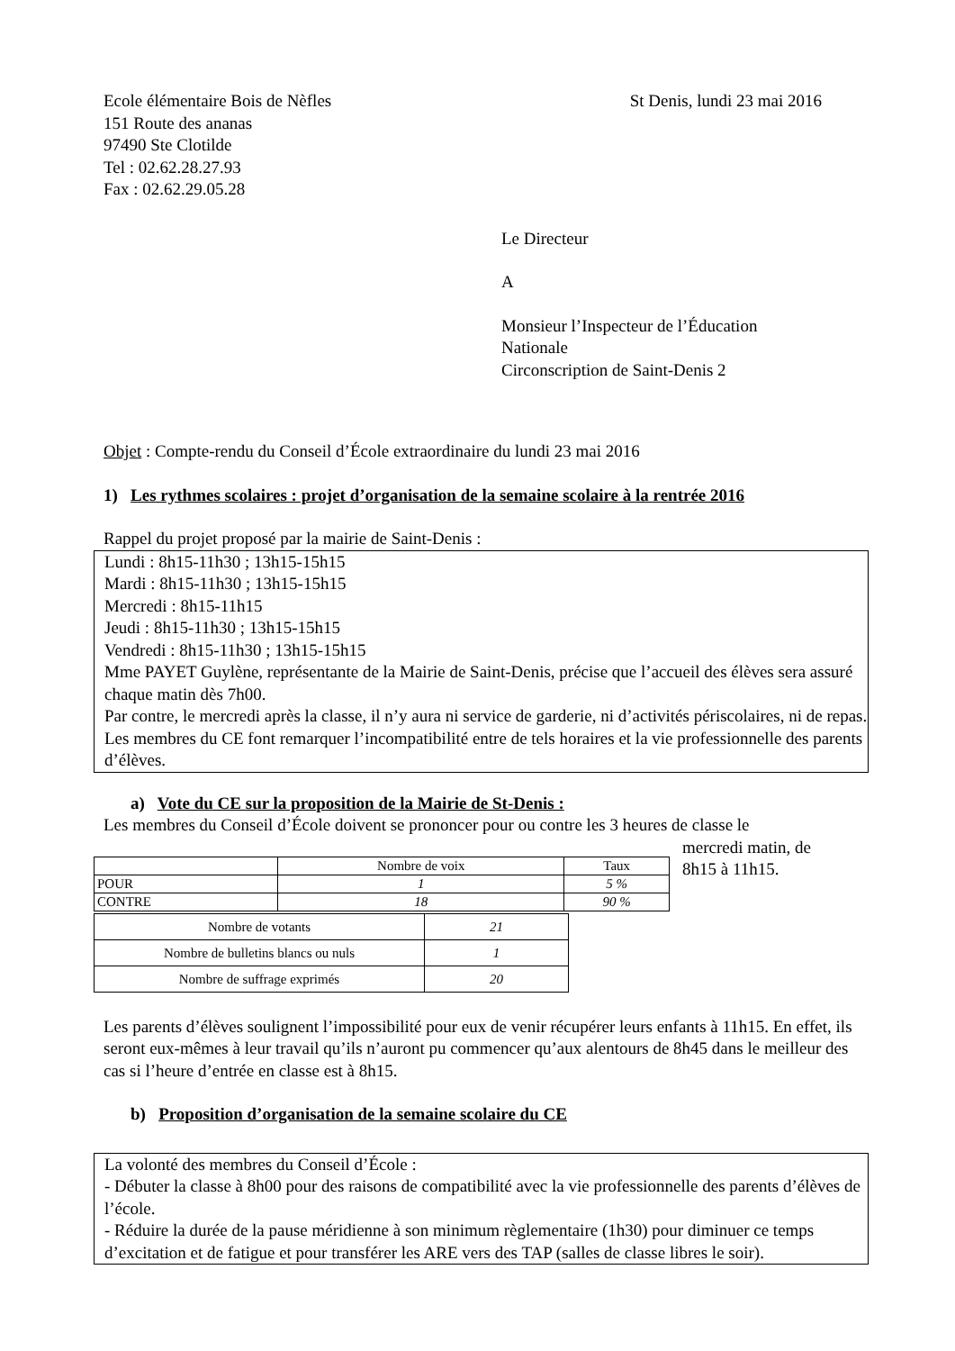Ecole élémentaire Bois de Nèfles
151 Route des ananas
97490 Ste Clotilde
Tel : 02.62.28.27.93
Fax : 02.62.29.05.28
St Denis, lundi 23 mai 2016
Le Directeur
A
Monsieur l’Inspecteur de l’Éducation
Nationale
Circonscription de Saint-Denis 2
Objet : Compte-rendu du Conseil d’École extraordinaire du lundi 23 mai 2016
1) Les rythmes scolaires : projet d’organisation de la semaine scolaire à la rentrée 2016
Rappel du projet proposé par la mairie de Saint-Denis :
Lundi : 8h15-11h30 ; 13h15-15h15
Mardi : 8h15-11h30 ; 13h15-15h15
Mercredi : 8h15-11h15
Jeudi : 8h15-11h30 ; 13h15-15h15
Vendredi : 8h15-11h30 ; 13h15-15h15
Mme PAYET Guylène, représentante de la Mairie de Saint-Denis, précise que l’accueil des élèves sera assuré chaque matin dès 7h00.
Par contre, le mercredi après la classe, il n’y aura ni service de garderie, ni d’activités périscolaires, ni de repas.
Les membres du CE font remarquer l’incompatibilité entre de tels horaires et la vie professionnelle des parents d’élèves.
a) Vote du CE sur la proposition de la Mairie de St-Denis :
Les membres du Conseil d’École doivent se prononcer pour ou contre les 3 heures de classe le
| | Nombre de voix | Taux |
| --- | --- | --- |
| POUR | 1 | 5 % |
| CONTRE | 18 | 90 % |
| Nombre de votants | 21 |
| Nombre de bulletins blancs ou nuls | 1 |
| Nombre de suffrage exprimés | 20 |
mercredi matin, de
8h15 à 11h15.
Les parents d’élèves soulignent l’impossibilité pour eux de venir récupérer leurs enfants à 11h15. En effet, ils seront eux-mêmes à leur travail qu’ils n’auront pu commencer qu’aux alentours de 8h45 dans le meilleur des cas si l’heure d’entrée en classe est à 8h15.
b) Proposition d’organisation de la semaine scolaire du CE
La volonté des membres du Conseil d’École :
- Débuter la classe à 8h00 pour des raisons de compatibilité avec la vie professionnelle des parents d’élèves de l’école.
- Réduire la durée de la pause méridienne à son minimum règlementaire (1h30) pour diminuer ce temps d’excitation et de fatigue et pour transférer les ARE vers des TAP (salles de classe libres le soir).